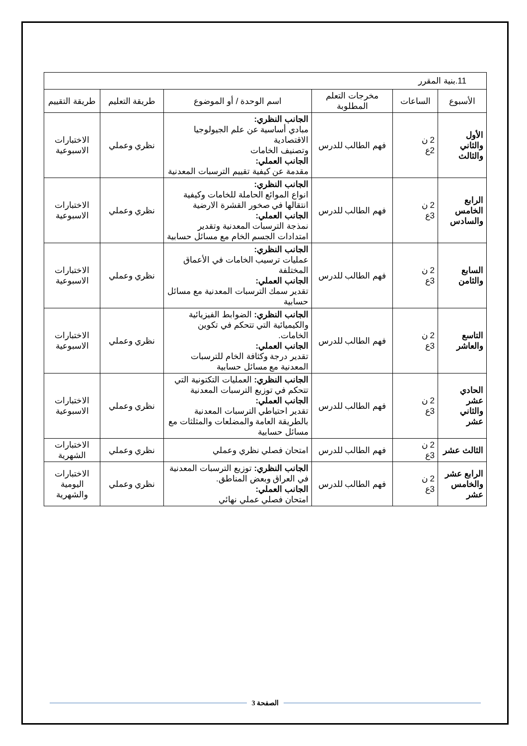| 11.بنية المقرر | | | | | |
| الأسبوع | الساعات | مخرجات التعلم المطلوبة | اسم الوحدة / أو الموضوع | طريقة التعليم | طريقة التقييم |
| الأول والثاني والثالث | 2 ن 2ع | فهم الطالب للدرس | الجانب النظري: مبادي أساسية عن علم الجيولوجيا الاقتصادية وتصنيف الخامات الجانب العملي: مقدمة عن كيفية تقييم الترسبات المعدنية | نظري وعملي | الاختبارات الاسبوعية |
| الرابع الخامس والسادس | 2 ن 3ع | فهم الطالب للدرس | الجانب النظري: انواع الموائع الحاملة للخامات وكيفية انتقالها في صخور القشرة الارضية الجانب العملي: نمذجة الترسبات المعدنية وتقدير امتدادات الجسم الخام مع مسائل حسابية | نظري وعملي | الاختبارات الاسبوعية |
| السابع والثامن | 2 ن 3ع | فهم الطالب للدرس | الجانب النظري: عمليات ترسيب الخامات في الأعماق المختلفة الجانب العملي: تقدير سمك الترسبات المعدنية مع مسائل حسابية | نظري وعملي | الاختبارات الاسبوعية |
| التاسع والعاشر | 2 ن 3ع | فهم الطالب للدرس | الجانب النظري: الضوابط الفيزيائية والكيميائية التي تتحكم في تكوين الخامات. الجانب العملي: تقدير درجة وكثافة الخام للترسبات المعدنية مع مسائل حسابية | نظري وعملي | الاختبارات الاسبوعية |
| الحادي عشر والثاني عشر | 2 ن 3ع | فهم الطالب للدرس | الجانب النظري: العمليات التكتونية التي تتحكم في توزيع الترسبات المعدنية الجانب العملي: تقدير احتياطي الترسبات المعدنية بالطريقة العامة والمضلعات والمثلثات مع مسائل حسابية | نظري وعملي | الاختبارات الاسبوعية |
| الثالث عشر | 2 ن 3ع | فهم الطالب للدرس | امتحان فصلي نظري وعملي | نظري وعملي | الاختبارات الشهرية |
| الرابع عشر والخامس عشر | 2 ن 3ع | فهم الطالب للدرس | الجانب النظري: توزيع الترسبات المعدنية في العراق وبعض المناطق. الجانب العملي: امتحان فصلي عملي نهائي | نظري وعملي | الاختبارات اليومية والشهرية |
الصفحة 3